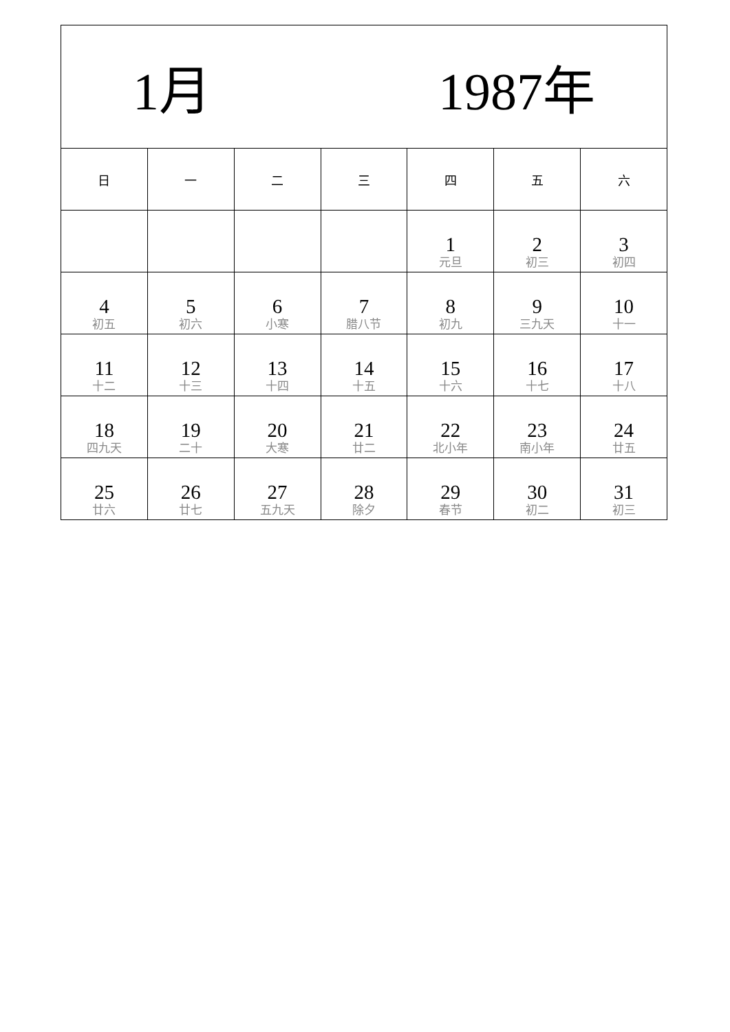| 1月 1987年 | | | | | | |
| --- | --- | --- | --- | --- | --- | --- |
| 日 | 一 | 二 | 三 | 四 | 五 | 六 |
| | | | | 1 元旦 | 2 初三 | 3 初四 |
| 4 初五 | 5 初六 | 6 小寒 | 7 腊八节 | 8 初九 | 9 三九天 | 10 十一 |
| 11 十二 | 12 十三 | 13 十四 | 14 十五 | 15 十六 | 16 十七 | 17 十八 |
| 18 四九天 | 19 二十 | 20 大寒 | 21 廿二 | 22 北小年 | 23 南小年 | 24 廿五 |
| 25 廿六 | 26 廿七 | 27 五九天 | 28 除夕 | 29 春节 | 30 初二 | 31 初三 |